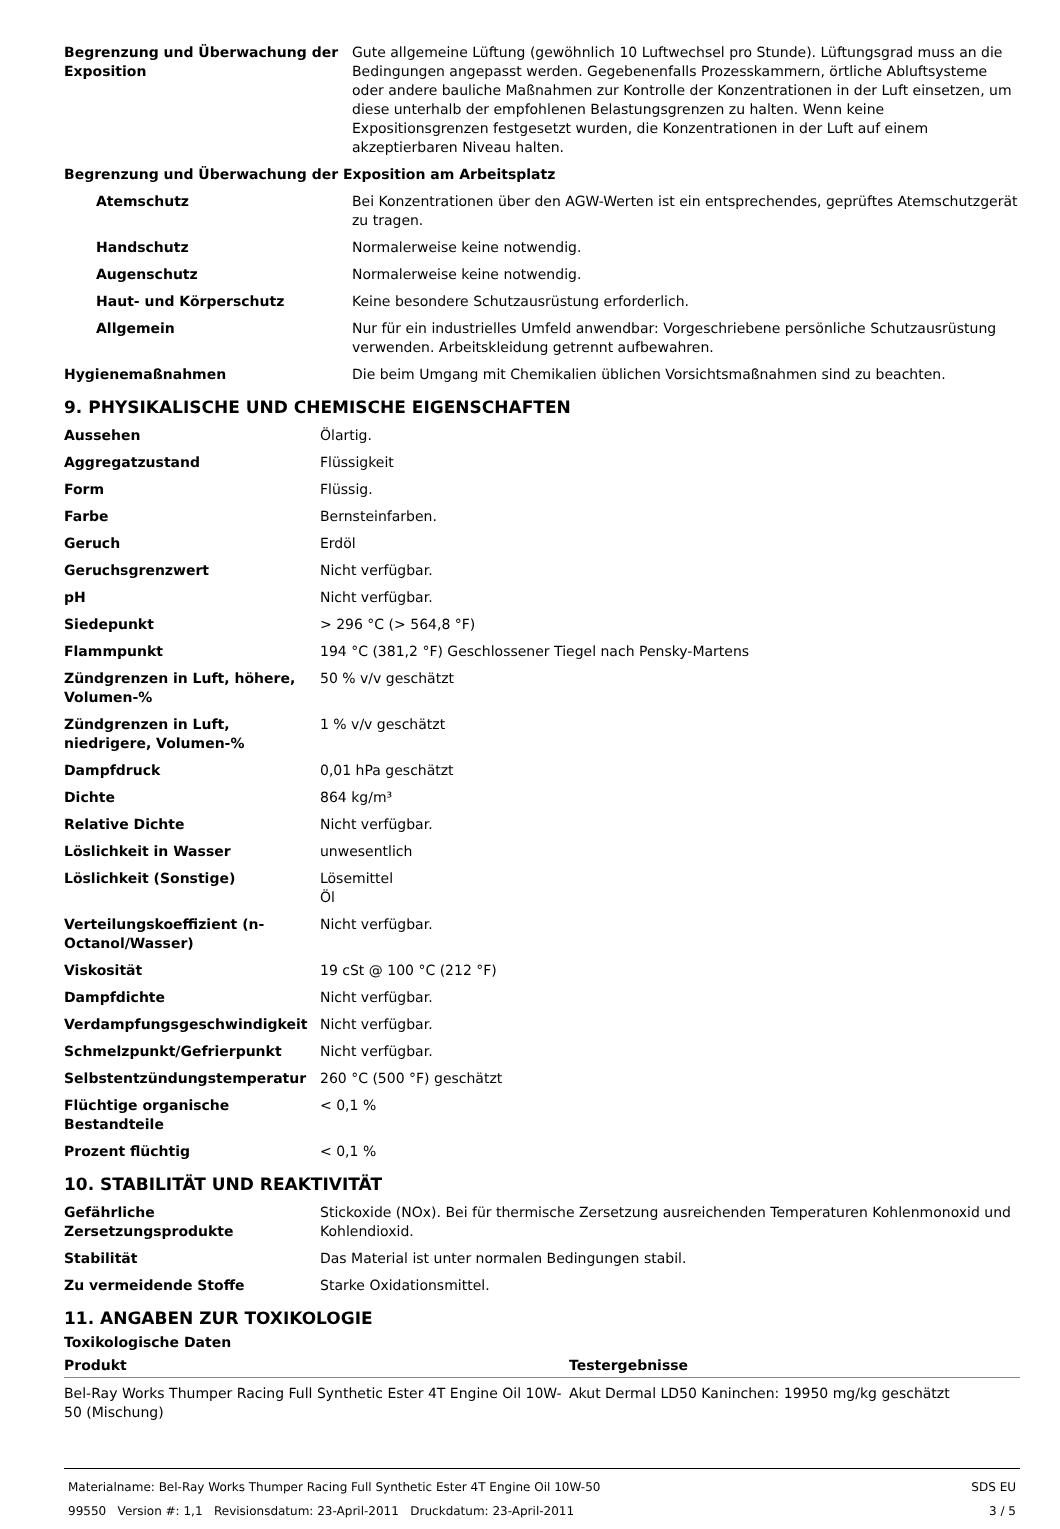| Begrenzung und Überwachung der Exposition | Gute allgemeine Lüftung (gewöhnlich 10 Luftwechsel pro Stunde). Lüftungsgrad muss an die Bedingungen angepasst werden. Gegebenenfalls Prozesskammern, örtliche Abluftsysteme oder andere bauliche Maßnahmen zur Kontrolle der Konzentrationen in der Luft einsetzen, um diese unterhalb der empfohlenen Belastungsgrenzen zu halten. Wenn keine Expositionsgrenzen festgesetzt wurden, die Konzentrationen in der Luft auf einem akzeptierbaren Niveau halten. |
| Begrenzung und Überwachung der Exposition am Arbeitsplatz | |
| Atemschutz | Bei Konzentrationen über den AGW-Werten ist ein entsprechendes, geprüftes Atemschutzgerät zu tragen. |
| Handschutz | Normalerweise keine notwendig. |
| Augenschutz | Normalerweise keine notwendig. |
| Haut- und Körperschutz | Keine besondere Schutzausrüstung erforderlich. |
| Allgemein | Nur für ein industrielles Umfeld anwendbar: Vorgeschriebene persönliche Schutzausrüstung verwenden. Arbeitskleidung getrennt aufbewahren. |
| Hygienemaßnahmen | Die beim Umgang mit Chemikalien üblichen Vorsichtsmaßnahmen sind zu beachten. |
9. PHYSIKALISCHE UND CHEMISCHE EIGENSCHAFTEN
| Aussehen | Ölartig. |
| Aggregatzustand | Flüssigkeit |
| Form | Flüssig. |
| Farbe | Bernsteinfarben. |
| Geruch | Erdöl |
| Geruchsgrenzwert | Nicht verfügbar. |
| pH | Nicht verfügbar. |
| Siedepunkt | > 296 °C (> 564,8 °F) |
| Flammpunkt | 194 °C (381,2 °F) Geschlossener Tiegel nach Pensky-Martens |
| Zündgrenzen in Luft, höhere, Volumen-% | 50 % v/v geschätzt |
| Zündgrenzen in Luft, niedrigere, Volumen-% | 1 % v/v geschätzt |
| Dampfdruck | 0,01 hPa geschätzt |
| Dichte | 864 kg/m³ |
| Relative Dichte | Nicht verfügbar. |
| Löslichkeit in Wasser | unwesentlich |
| Löslichkeit (Sonstige) | Lösemittel Öl |
| Verteilungskoeffizient (n-Octanol/Wasser) | Nicht verfügbar. |
| Viskosität | 19 cSt @ 100 °C (212 °F) |
| Dampfdichte | Nicht verfügbar. |
| Verdampfungsgeschwindigkeit | Nicht verfügbar. |
| Schmelzpunkt/Gefrierpunkt | Nicht verfügbar. |
| Selbstentzündungstemperatur | 260 °C (500 °F) geschätzt |
| Flüchtige organische Bestandteile | < 0,1 % |
| Prozent flüchtig | < 0,1 % |
10. STABILITÄT UND REAKTIVITÄT
| Gefährliche Zersetzungsprodukte | Stickoxide (NOx). Bei für thermische Zersetzung ausreichenden Temperaturen Kohlenmonoxid und Kohlendioxid. |
| Stabilität | Das Material ist unter normalen Bedingungen stabil. |
| Zu vermeidende Stoffe | Starke Oxidationsmittel. |
11. ANGABEN ZUR TOXIKOLOGIE
Toxikologische Daten
| Produkt | Testergebnisse |
| --- | --- |
| Bel-Ray Works Thumper Racing Full Synthetic Ester 4T Engine Oil 10W-50 (Mischung) | Akut Dermal LD50 Kaninchen: 19950 mg/kg geschätzt |
Materialname: Bel-Ray Works Thumper Racing Full Synthetic Ester 4T Engine Oil 10W-50
99550 Version #: 1,1 Revisionsdatum: 23-April-2011 Druckdatum: 23-April-2011
SDS EU
3 / 5